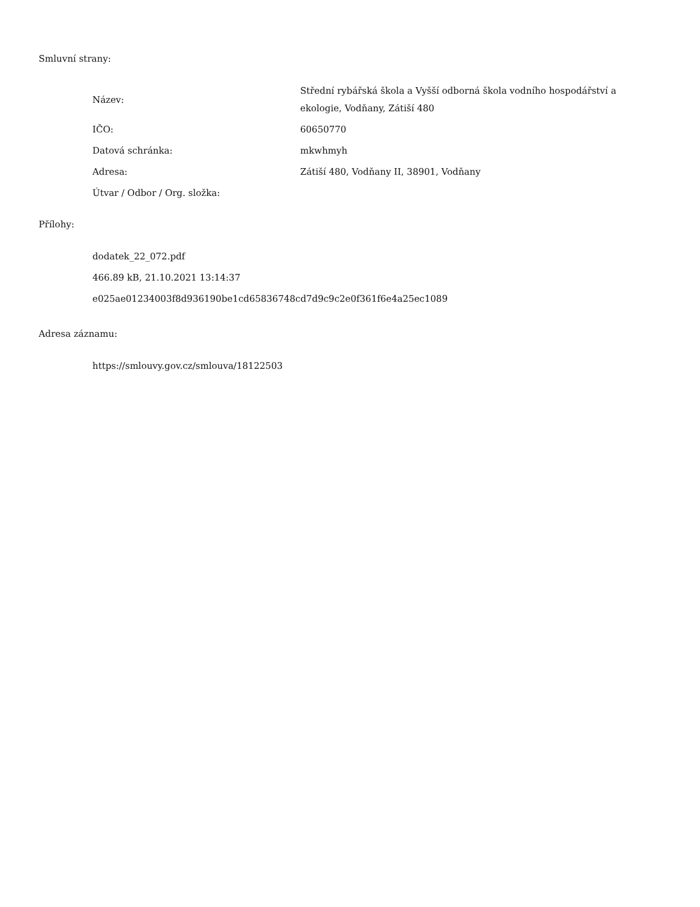Smluvní strany:
| Název: | Střední rybářská škola a Vyšší odborná škola vodního hospodářství a ekologie, Vodňany, Zátiší 480 |
| IČO: | 60650770 |
| Datová schránka: | mkwhmyh |
| Adresa: | Zátiší 480, Vodňany II, 38901, Vodňany |
| Útvar / Odbor / Org. složka: | |
Přílohy:
dodatek_22_072.pdf
466.89 kB, 21.10.2021 13:14:37
e025ae01234003f8d936190be1cd65836748cd7d9c9c2e0f361f6e4a25ec1089
Adresa záznamu:
https://smlouvy.gov.cz/smlouva/18122503